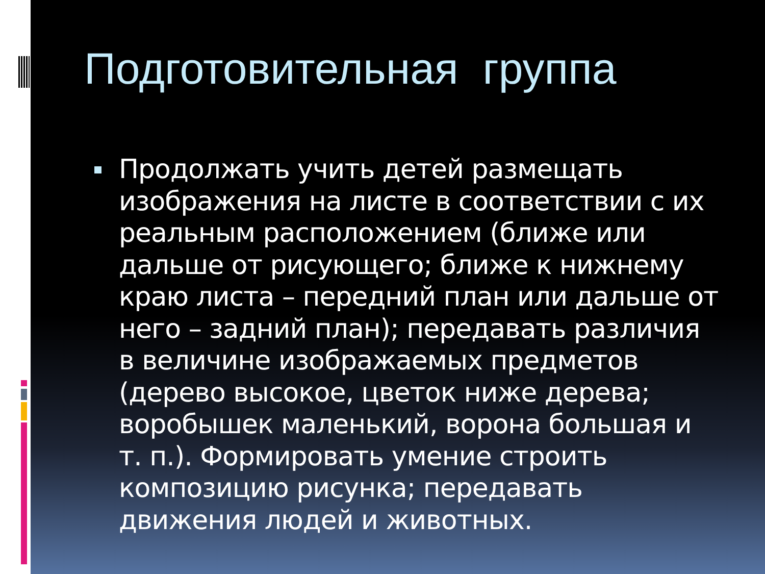Подготовительная группа
Продолжать учить детей размещать изображения на листе в соответствии с их реальным расположением (ближе или дальше от рисующего; ближе к нижнему краю листа – передний план или дальше от него – задний план); передавать различия в величине изображаемых предметов (дерево высокое, цветок ниже дерева; воробышек маленький, ворона большая и т. п.). Формировать умение строить композицию рисунка; передавать движения людей и животных.